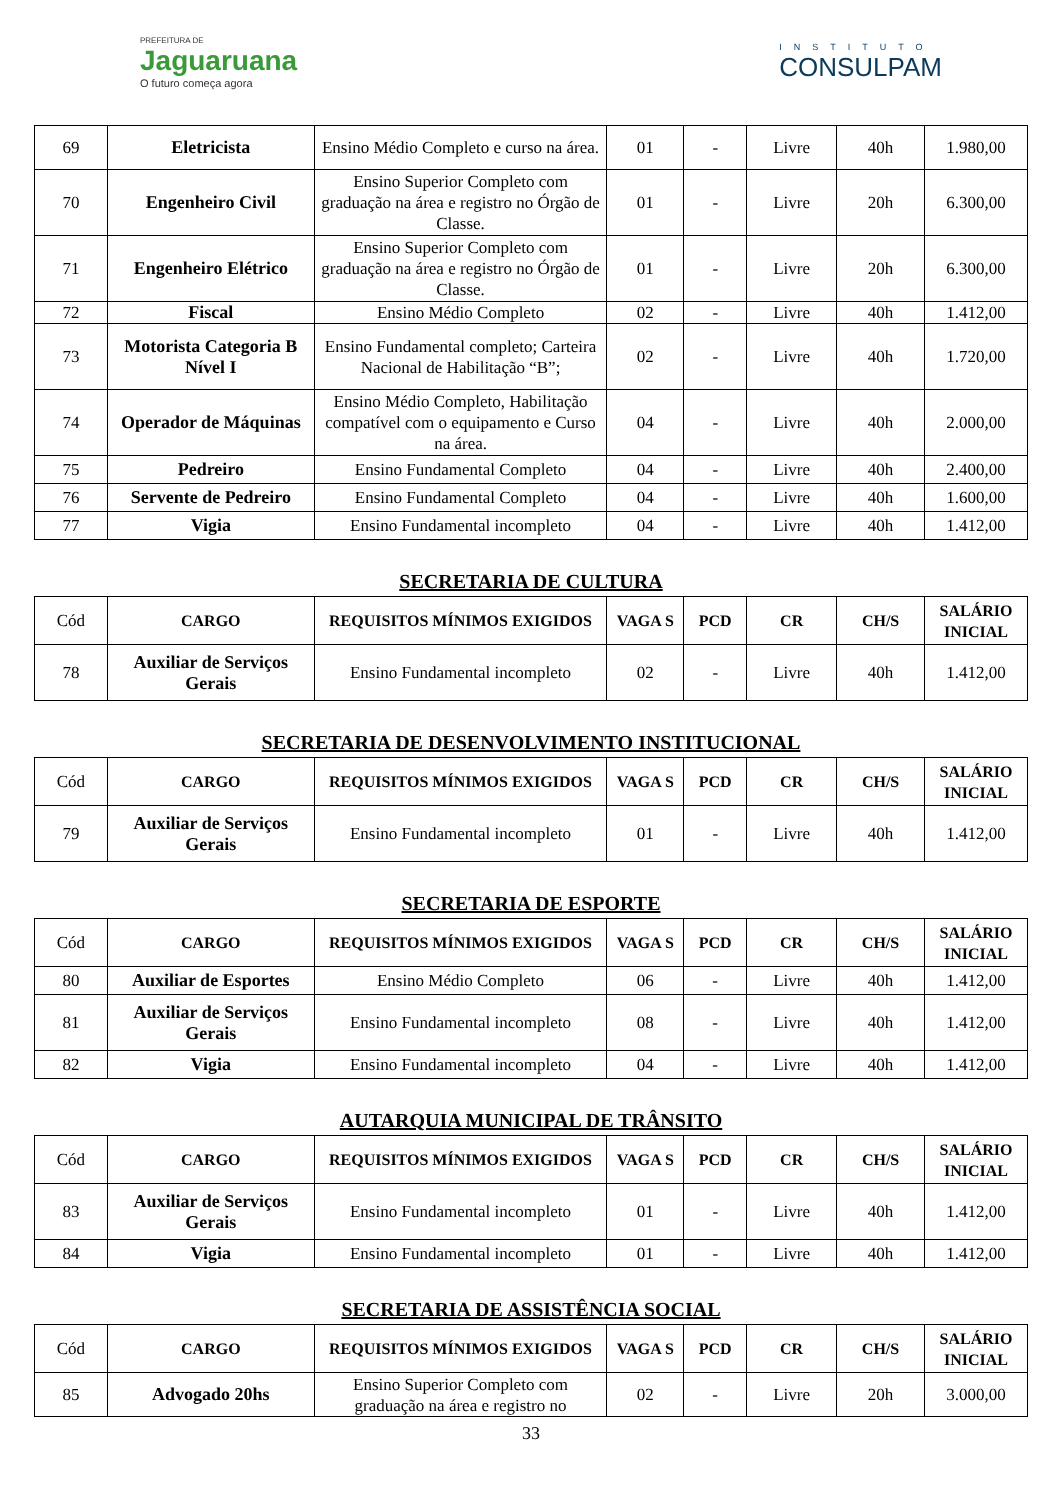PREFEITURA DE
Jaguaruana
O futuro começa agora
INSTITUTO
CONSULPAM
| 69 | Eletricista | Ensino Médio Completo e curso na área. | 01 | - | Livre | 40h | 1.980,00 |
| 70 | Engenheiro Civil | Ensino Superior Completo com graduação na área e registro no Órgão de Classe. | 01 | - | Livre | 20h | 6.300,00 |
| 71 | Engenheiro Elétrico | Ensino Superior Completo com graduação na área e registro no Órgão de Classe. | 01 | - | Livre | 20h | 6.300,00 |
| 72 | Fiscal | Ensino Médio Completo | 02 | - | Livre | 40h | 1.412,00 |
| 73 | Motorista Categoria B Nível I | Ensino Fundamental completo; Carteira Nacional de Habilitação “B”; | 02 | - | Livre | 40h | 1.720,00 |
| 74 | Operador de Máquinas | Ensino Médio Completo, Habilitação compatível com o equipamento e Curso na área. | 04 | - | Livre | 40h | 2.000,00 |
| 75 | Pedreiro | Ensino Fundamental Completo | 04 | - | Livre | 40h | 2.400,00 |
| 76 | Servente de Pedreiro | Ensino Fundamental Completo | 04 | - | Livre | 40h | 1.600,00 |
| 77 | Vigia | Ensino Fundamental incompleto | 04 | - | Livre | 40h | 1.412,00 |
SECRETARIA DE CULTURA
| Cód | CARGO | REQUISITOS MÍNIMOS EXIGIDOS | VAGA S | PCD | CR | CH/S | SALÁRIO INICIAL |
| 78 | Auxiliar de Serviços Gerais | Ensino Fundamental incompleto | 02 | - | Livre | 40h | 1.412,00 |
SECRETARIA DE DESENVOLVIMENTO INSTITUCIONAL
| Cód | CARGO | REQUISITOS MÍNIMOS EXIGIDOS | VAGA S | PCD | CR | CH/S | SALÁRIO INICIAL |
| 79 | Auxiliar de Serviços Gerais | Ensino Fundamental incompleto | 01 | - | Livre | 40h | 1.412,00 |
SECRETARIA DE ESPORTE
| Cód | CARGO | REQUISITOS MÍNIMOS EXIGIDOS | VAGA S | PCD | CR | CH/S | SALÁRIO INICIAL |
| 80 | Auxiliar de Esportes | Ensino Médio Completo | 06 | - | Livre | 40h | 1.412,00 |
| 81 | Auxiliar de Serviços Gerais | Ensino Fundamental incompleto | 08 | - | Livre | 40h | 1.412,00 |
| 82 | Vigia | Ensino Fundamental incompleto | 04 | - | Livre | 40h | 1.412,00 |
AUTARQUIA MUNICIPAL DE TRÂNSITO
| Cód | CARGO | REQUISITOS MÍNIMOS EXIGIDOS | VAGA S | PCD | CR | CH/S | SALÁRIO INICIAL |
| 83 | Auxiliar de Serviços Gerais | Ensino Fundamental incompleto | 01 | - | Livre | 40h | 1.412,00 |
| 84 | Vigia | Ensino Fundamental incompleto | 01 | - | Livre | 40h | 1.412,00 |
SECRETARIA DE ASSISTÊNCIA SOCIAL
| Cód | CARGO | REQUISITOS MÍNIMOS EXIGIDOS | VAGA S | PCD | CR | CH/S | SALÁRIO INICIAL |
| 85 | Advogado 20hs | Ensino Superior Completo com graduação na área e registro no | 02 | - | Livre | 20h | 3.000,00 |
33